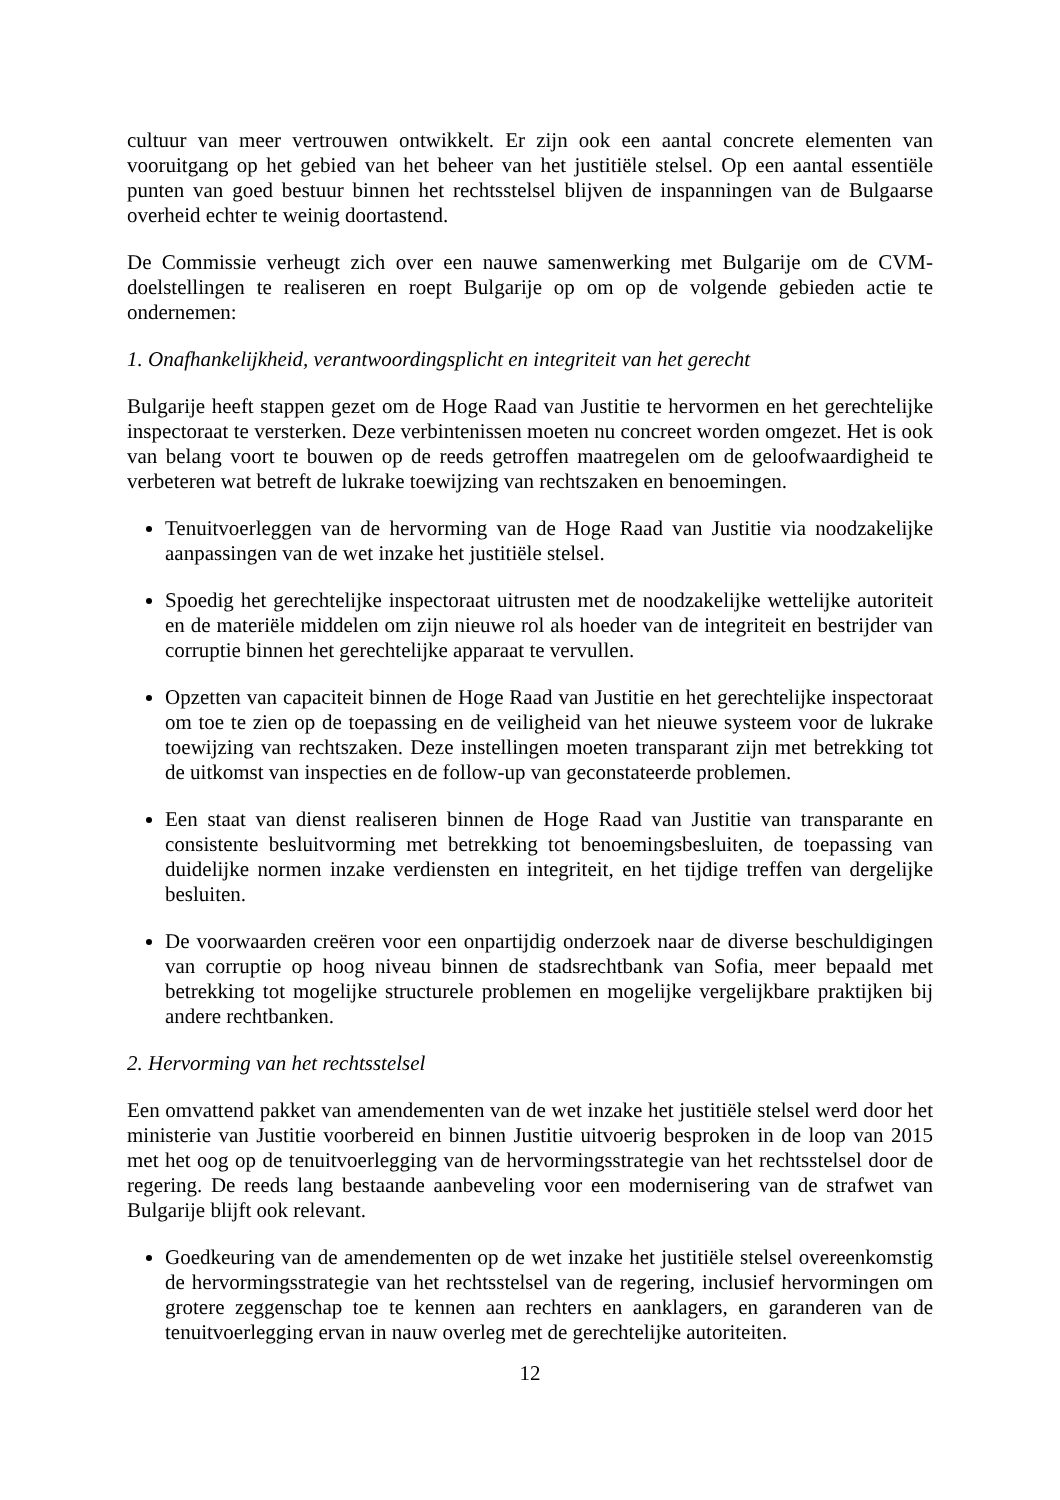cultuur van meer vertrouwen ontwikkelt. Er zijn ook een aantal concrete elementen van vooruitgang op het gebied van het beheer van het justitiële stelsel. Op een aantal essentiële punten van goed bestuur binnen het rechtsstelsel blijven de inspanningen van de Bulgaarse overheid echter te weinig doortastend.
De Commissie verheugt zich over een nauwe samenwerking met Bulgarije om de CVM-doelstellingen te realiseren en roept Bulgarije op om op de volgende gebieden actie te ondernemen:
1. Onafhankelijkheid, verantwoordingsplicht en integriteit van het gerecht
Bulgarije heeft stappen gezet om de Hoge Raad van Justitie te hervormen en het gerechtelijke inspectoraat te versterken. Deze verbintenissen moeten nu concreet worden omgezet. Het is ook van belang voort te bouwen op de reeds getroffen maatregelen om de geloofwaardigheid te verbeteren wat betreft de lukrake toewijzing van rechtszaken en benoemingen.
Tenuitvoerleggen van de hervorming van de Hoge Raad van Justitie via noodzakelijke aanpassingen van de wet inzake het justitiële stelsel.
Spoedig het gerechtelijke inspectoraat uitrusten met de noodzakelijke wettelijke autoriteit en de materiële middelen om zijn nieuwe rol als hoeder van de integriteit en bestrijder van corruptie binnen het gerechtelijke apparaat te vervullen.
Opzetten van capaciteit binnen de Hoge Raad van Justitie en het gerechtelijke inspectoraat om toe te zien op de toepassing en de veiligheid van het nieuwe systeem voor de lukrake toewijzing van rechtszaken. Deze instellingen moeten transparant zijn met betrekking tot de uitkomst van inspecties en de follow-up van geconstateerde problemen.
Een staat van dienst realiseren binnen de Hoge Raad van Justitie van transparante en consistente besluitvorming met betrekking tot benoemingsbesluiten, de toepassing van duidelijke normen inzake verdiensten en integriteit, en het tijdige treffen van dergelijke besluiten.
De voorwaarden creëren voor een onpartijdig onderzoek naar de diverse beschuldigingen van corruptie op hoog niveau binnen de stadsrechtbank van Sofia, meer bepaald met betrekking tot mogelijke structurele problemen en mogelijke vergelijkbare praktijken bij andere rechtbanken.
2. Hervorming van het rechtsstelsel
Een omvattend pakket van amendementen van de wet inzake het justitiële stelsel werd door het ministerie van Justitie voorbereid en binnen Justitie uitvoerig besproken in de loop van 2015 met het oog op de tenuitvoerlegging van de hervormingsstrategie van het rechtsstelsel door de regering. De reeds lang bestaande aanbeveling voor een modernisering van de strafwet van Bulgarije blijft ook relevant.
Goedkeuring van de amendementen op de wet inzake het justitiële stelsel overeenkomstig de hervormingsstrategie van het rechtsstelsel van de regering, inclusief hervormingen om grotere zeggenschap toe te kennen aan rechters en aanklagers, en garanderen van de tenuitvoerlegging ervan in nauw overleg met de gerechtelijke autoriteiten.
12